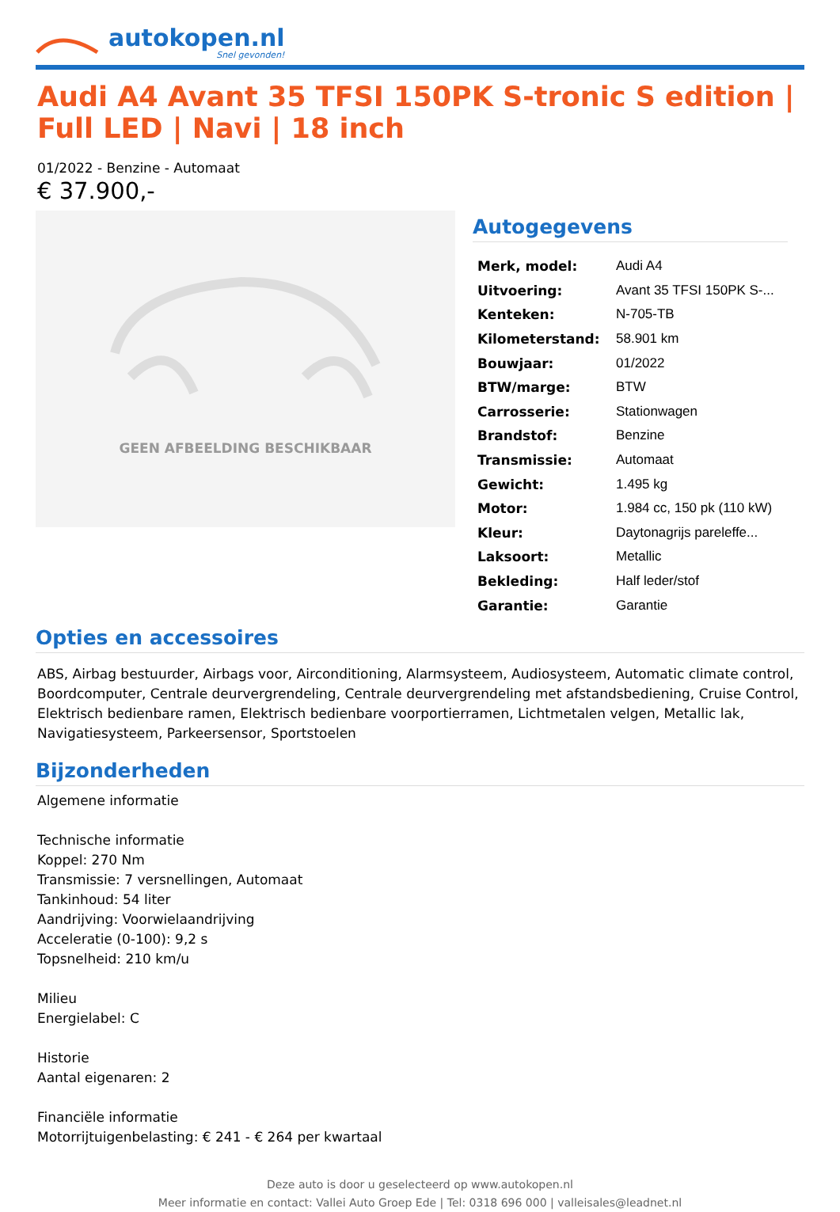autokopen.nl
Snel gevonden!
Audi A4 Avant 35 TFSI 150PK S-tronic S edition | Full LED | Navi | 18 inch
01/2022 - Benzine - Automaat
€ 37.900,-
GEEN AFBEELDING BESCHIKBAAR
Autogegevens
| Merk, model: | Audi A4 |
| Uitvoering: | Avant 35 TFSI 150PK S-... |
| Kenteken: | N-705-TB |
| Kilometerstand: | 58.901 km |
| Bouwjaar: | 01/2022 |
| BTW/marge: | BTW |
| Carrosserie: | Stationwagen |
| Brandstof: | Benzine |
| Transmissie: | Automaat |
| Gewicht: | 1.495 kg |
| Motor: | 1.984 cc, 150 pk (110 kW) |
| Kleur: | Daytonagrijs pareleffe... |
| Laksoort: | Metallic |
| Bekleding: | Half leder/stof |
| Garantie: | Garantie |
Opties en accessoires
ABS, Airbag bestuurder, Airbags voor, Airconditioning, Alarmsysteem, Audiosysteem, Automatic climate control, Boordcomputer, Centrale deurvergrendeling, Centrale deurvergrendeling met afstandsbediening, Cruise Control, Elektrisch bedienbare ramen, Elektrisch bedienbare voorportierramen, Lichtmetalen velgen, Metallic lak, Navigatiesysteem, Parkeersensor, Sportstoelen
Bijzonderheden
Algemene informatie
Technische informatie
Koppel: 270 Nm
Transmissie: 7 versnellingen, Automaat
Tankinhoud: 54 liter
Aandrijving: Voorwielaandrijving
Acceleratie (0-100): 9,2 s
Topsnelheid: 210 km/u
Milieu
Energielabel: C
Historie
Aantal eigenaren: 2
Financiële informatie
Motorrijtuigenbelasting: € 241 - € 264 per kwartaal
Deze auto is door u geselecteerd op www.autokopen.nl
Meer informatie en contact: Vallei Auto Groep Ede | Tel: 0318 696 000 | valleisales@leadnet.nl